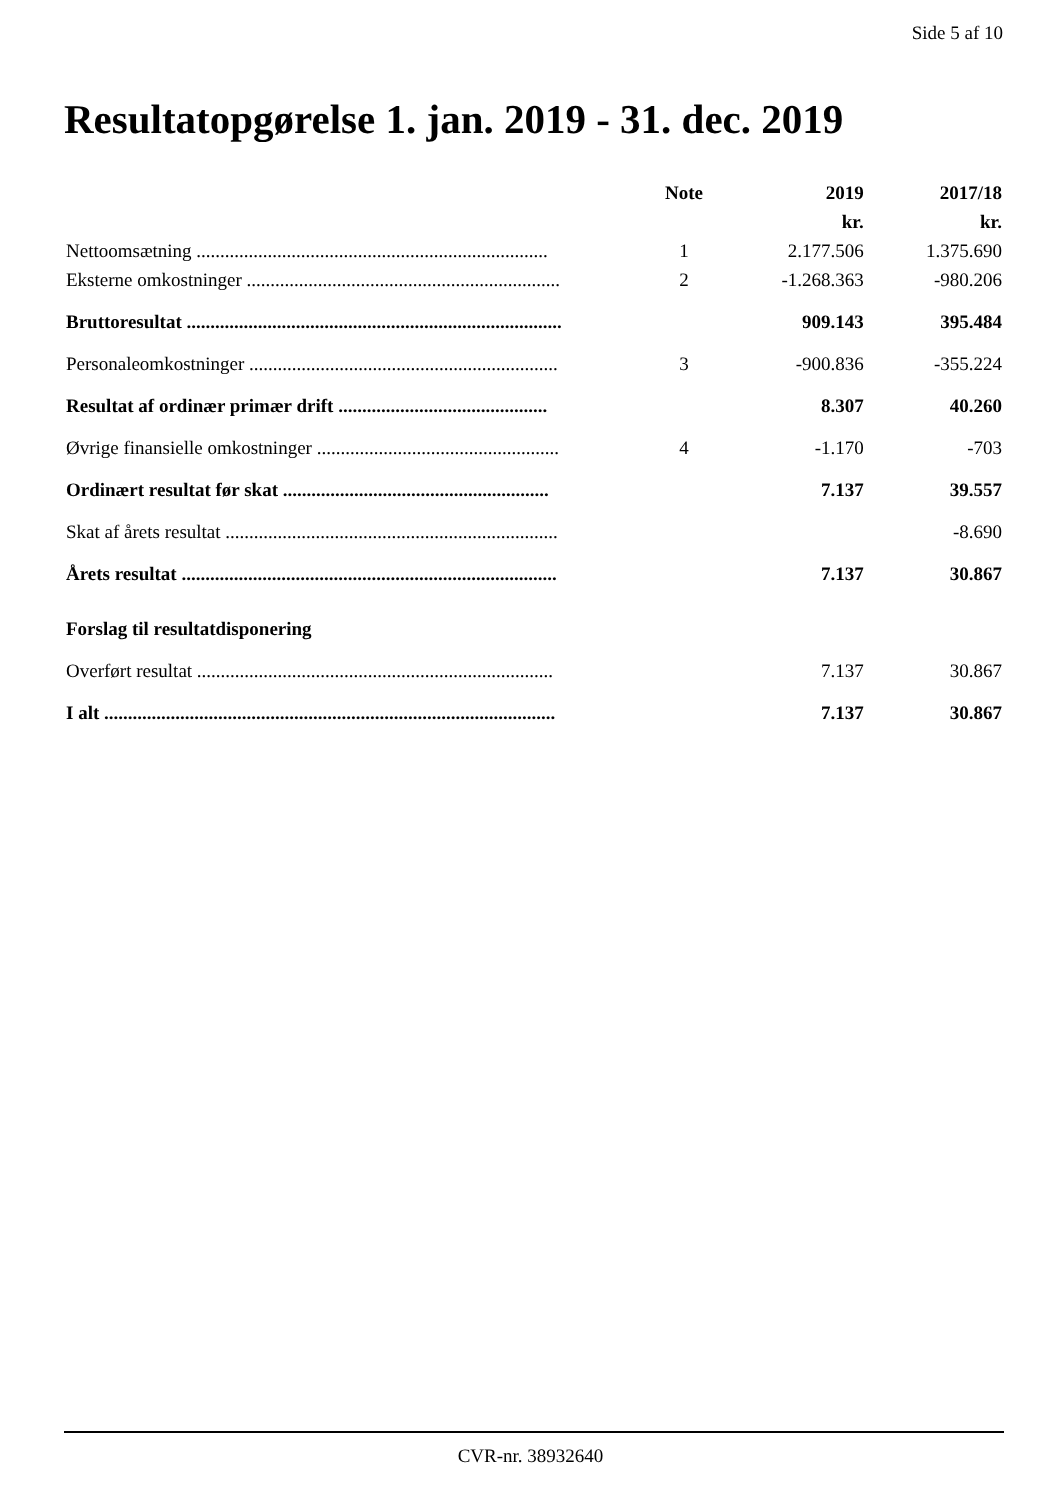Side 5 af 10
Resultatopgørelse 1. jan. 2019 - 31. dec. 2019
| | Note | 2019 | 2017/18 |
| --- | --- | --- | --- |
| | | kr. | kr. |
| Nettoomsætning .......................................................................... | 1 | 2.177.506 | 1.375.690 |
| Eksterne omkostninger .................................................................. | 2 | -1.268.363 | -980.206 |
| Bruttoresultat ............................................................................... | | 909.143 | 395.484 |
| Personaleomkostninger ................................................................. | 3 | -900.836 | -355.224 |
| Resultat af ordinær primær drift ............................................ | | 8.307 | 40.260 |
| Øvrige finansielle omkostninger ................................................... | 4 | -1.170 | -703 |
| Ordinært resultat før skat ........................................................ | | 7.137 | 39.557 |
| Skat af årets resultat ...................................................................... | | | -8.690 |
| Årets resultat ............................................................................... | | 7.137 | 30.867 |
| Forslag til resultatdisponering | | | |
| Overført resultat ........................................................................... | | 7.137 | 30.867 |
| I alt ............................................................................................... | | 7.137 | 30.867 |
CVR-nr. 38932640